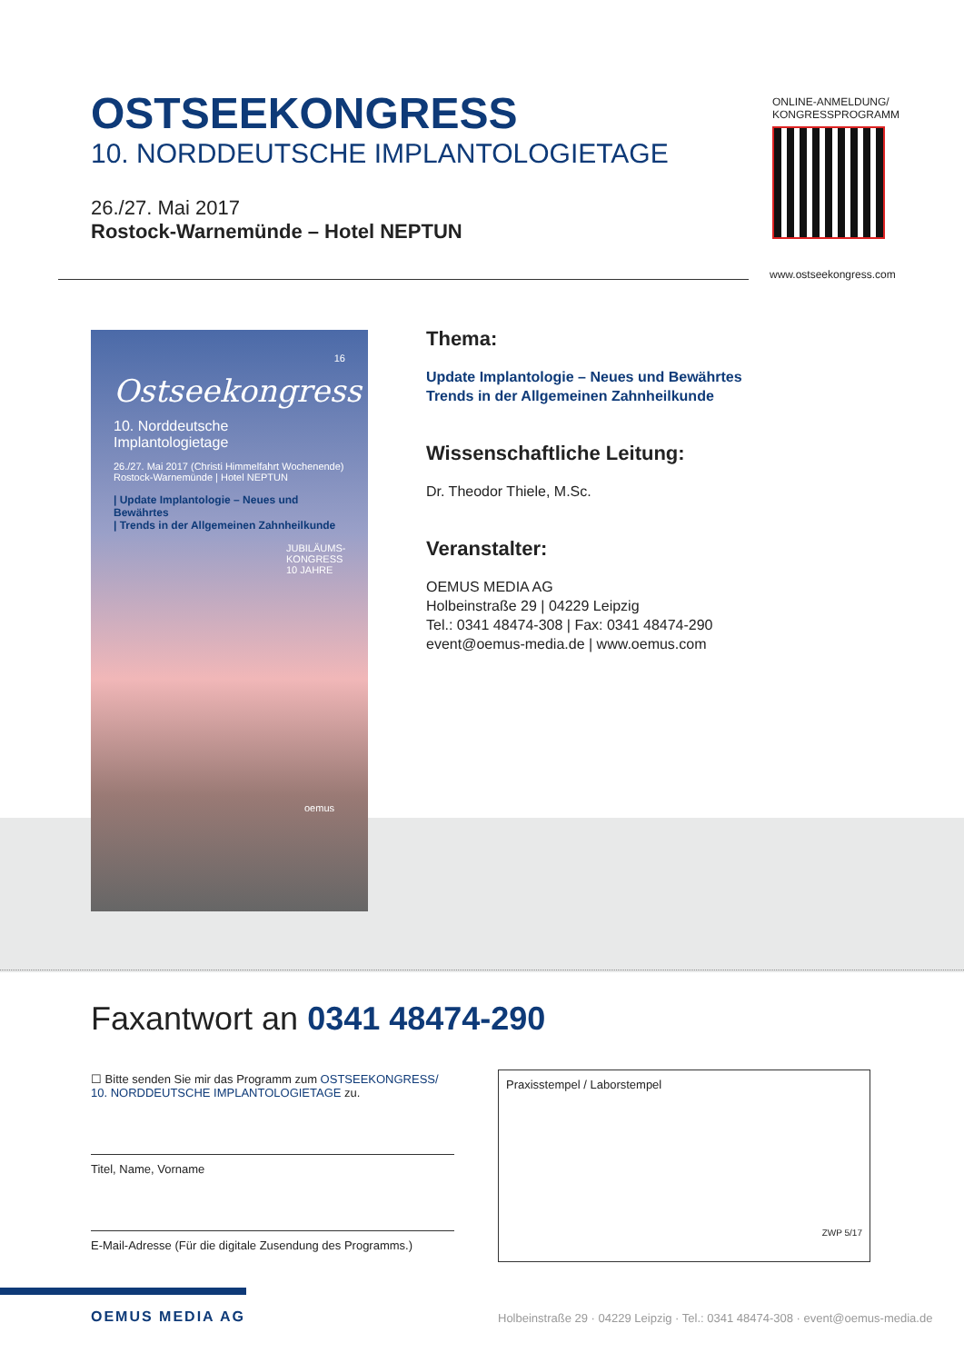OSTSEEKONGRESS
10. NORDDEUTSCHE IMPLANTOLOGIETAGE
26./27. Mai 2017
Rostock-Warnemünde – Hotel NEPTUN
ONLINE-ANMELDUNG/
KONGRESSPROGRAMM
www.ostseekongress.com
16
Ostseekongress
10. Norddeutsche Implantologietage
26./27. Mai 2017 (Christi Himmelfahrt Wochenende)
Rostock-Warnemünde | Hotel NEPTUN
| Update Implantologie – Neues und Bewährtes
| Trends in der Allgemeinen Zahnheilkunde
JUBILÄUMS-KONGRESS 10 JAHRE
oemus
Thema:
Update Implantologie – Neues und Bewährtes
Trends in der Allgemeinen Zahnheilkunde
Wissenschaftliche Leitung:
Dr. Theodor Thiele, M.Sc.
Veranstalter:
OEMUS MEDIA AG
Holbeinstraße 29 | 04229 Leipzig
Tel.: 0341 48474-308 | Fax: 0341 48474-290
event@oemus-media.de | www.oemus.com
Faxantwort an 0341 48474-290
☐ Bitte senden Sie mir das Programm zum OSTSEEKONGRESS/
10. NORDDEUTSCHE IMPLANTOLOGIETAGE zu.
Titel, Name, Vorname
E-Mail-Adresse (Für die digitale Zusendung des Programms.)
Praxisstempel / Laborstempel
ZWP 5/17
OEMUS MEDIA AG
Holbeinstraße 29 · 04229 Leipzig · Tel.: 0341 48474-308 · event@oemus-media.de